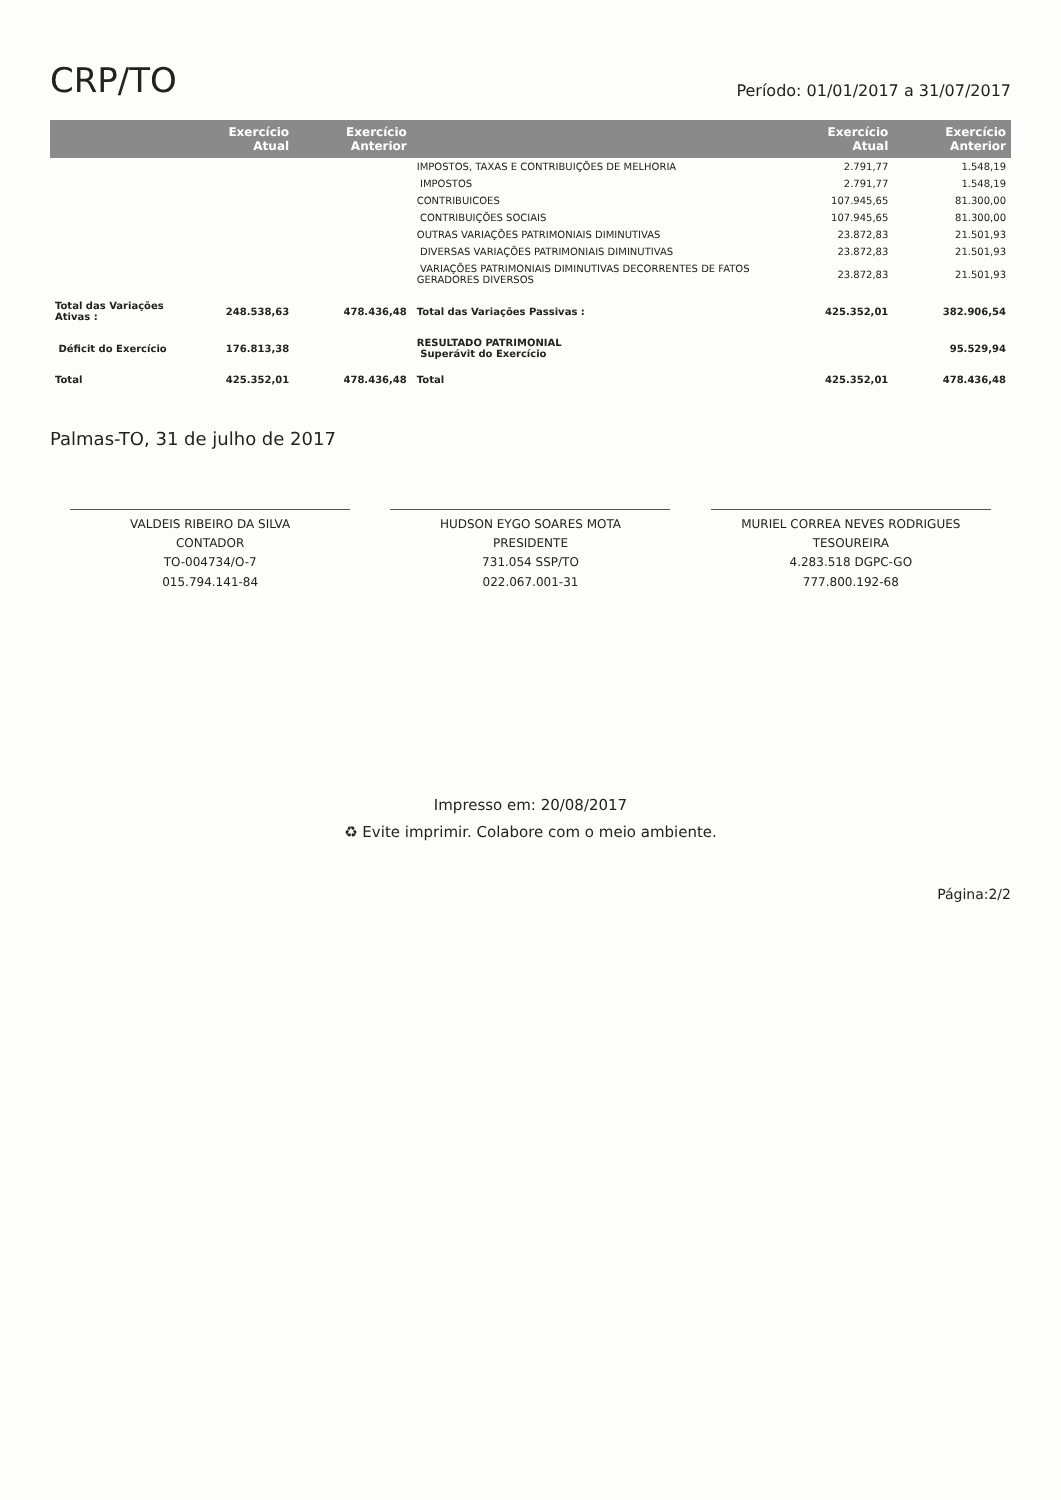CRP/TO
Período: 01/01/2017 a 31/07/2017
| | Exercício Atual | Exercício Anterior | | Exercício Atual | Exercício Anterior |
| --- | --- | --- | --- | --- | --- |
| | | | IMPOSTOS, TAXAS E CONTRIBUIÇÕES DE MELHORIA | 2.791,77 | 1.548,19 |
| | | | IMPOSTOS | 2.791,77 | 1.548,19 |
| | | | CONTRIBUICOES | 107.945,65 | 81.300,00 |
| | | | CONTRIBUIÇÕES SOCIAIS | 107.945,65 | 81.300,00 |
| | | | OUTRAS VARIAÇÕES PATRIMONIAIS DIMINUTIVAS | 23.872,83 | 21.501,93 |
| | | | DIVERSAS VARIAÇÕES PATRIMONIAIS DIMINUTIVAS | 23.872,83 | 21.501,93 |
| | | | VARIAÇÕES PATRIMONIAIS DIMINUTIVAS DECORRENTES DE FATOS GERADORES DIVERSOS | 23.872,83 | 21.501,93 |
| Total das Variações Ativas : | 248.538,63 | 478.436,48 | Total das Variações Passivas : | 425.352,01 | 382.906,54 |
| Déficit do Exercício | 176.813,38 | | RESULTADO PATRIMONIAL Superávit do Exercício | | 95.529,94 |
| Total | 425.352,01 | 478.436,48 | Total | 425.352,01 | 478.436,48 |
Palmas-TO, 31 de julho de 2017
VALDEIS RIBEIRO DA SILVA
CONTADOR
TO-004734/O-7
015.794.141-84
HUDSON EYGO SOARES MOTA
PRESIDENTE
731.054 SSP/TO
022.067.001-31
MURIEL CORREA NEVES RODRIGUES
TESOUREIRA
4.283.518 DGPC-GO
777.800.192-68
Impresso em: 20/08/2017
♻ Evite imprimir. Colabore com o meio ambiente.
Página:2/2